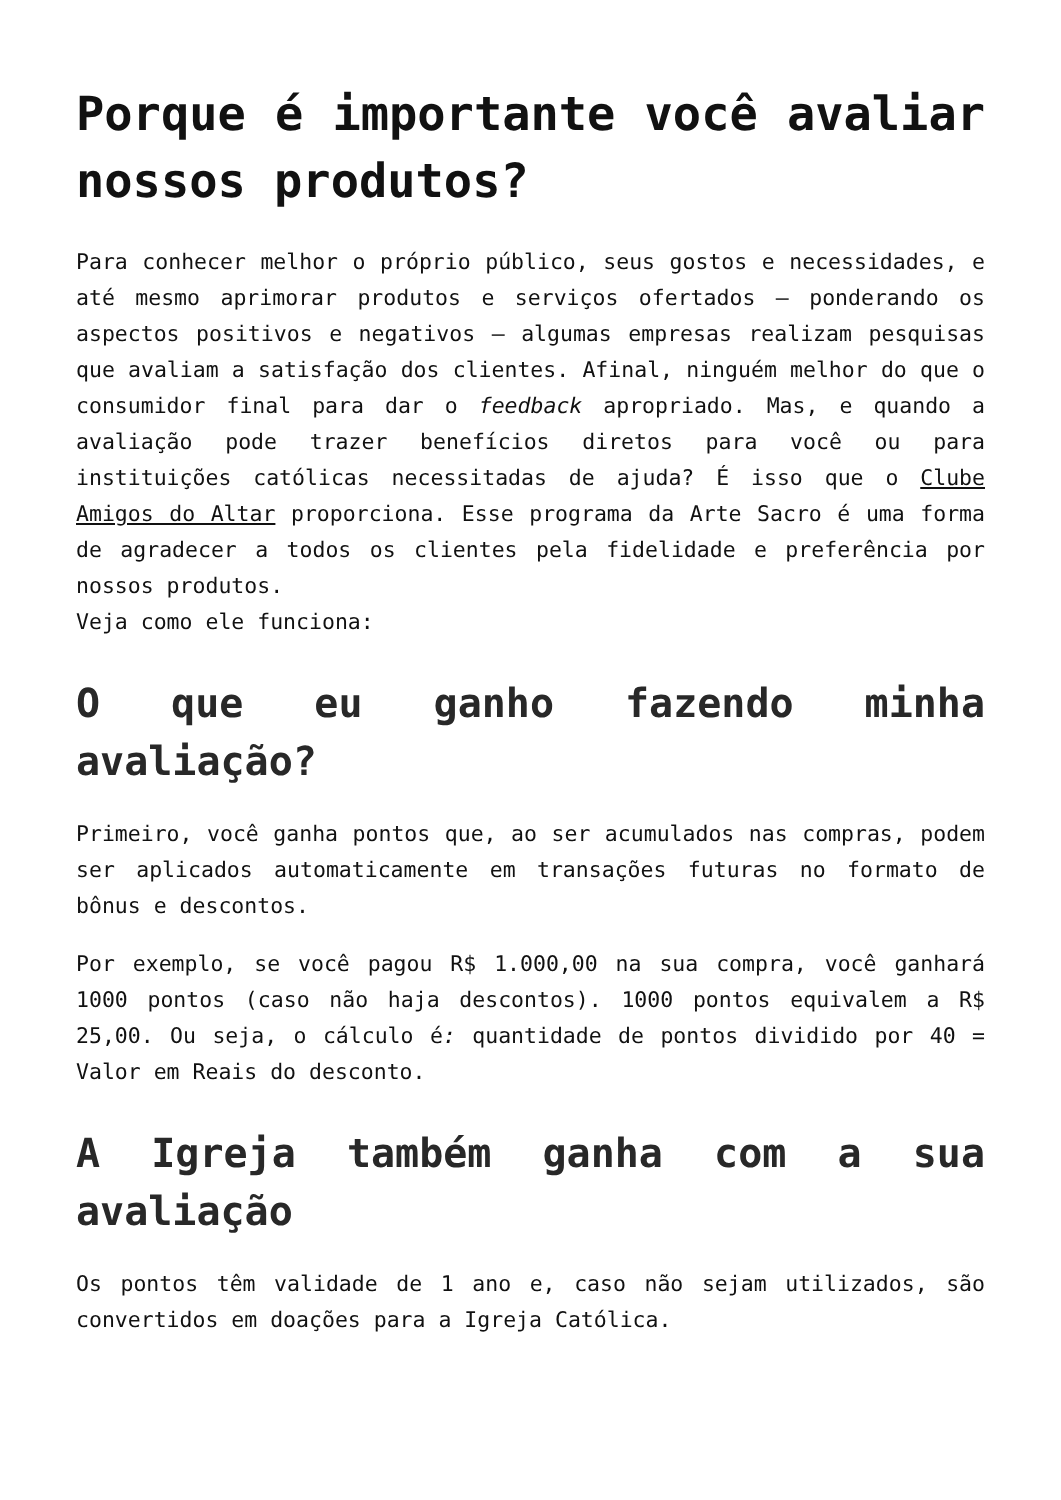Porque é importante você avaliar nossos produtos?
Para conhecer melhor o próprio público, seus gostos e necessidades, e até mesmo aprimorar produtos e serviços ofertados – ponderando os aspectos positivos e negativos – algumas empresas realizam pesquisas que avaliam a satisfação dos clientes. Afinal, ninguém melhor do que o consumidor final para dar o feedback apropriado. Mas, e quando a avaliação pode trazer benefícios diretos para você ou para instituições católicas necessitadas de ajuda? É isso que o Clube Amigos do Altar proporciona. Esse programa da Arte Sacro é uma forma de agradecer a todos os clientes pela fidelidade e preferência por nossos produtos.
Veja como ele funciona:
O que eu ganho fazendo minha avaliação?
Primeiro, você ganha pontos que, ao ser acumulados nas compras, podem ser aplicados automaticamente em transações futuras no formato de bônus e descontos.
Por exemplo, se você pagou R$ 1.000,00 na sua compra, você ganhará 1000 pontos (caso não haja descontos). 1000 pontos equivalem a R$ 25,00. Ou seja, o cálculo é: quantidade de pontos dividido por 40 = Valor em Reais do desconto.
A Igreja também ganha com a sua avaliação
Os pontos têm validade de 1 ano e, caso não sejam utilizados, são convertidos em doações para a Igreja Católica.